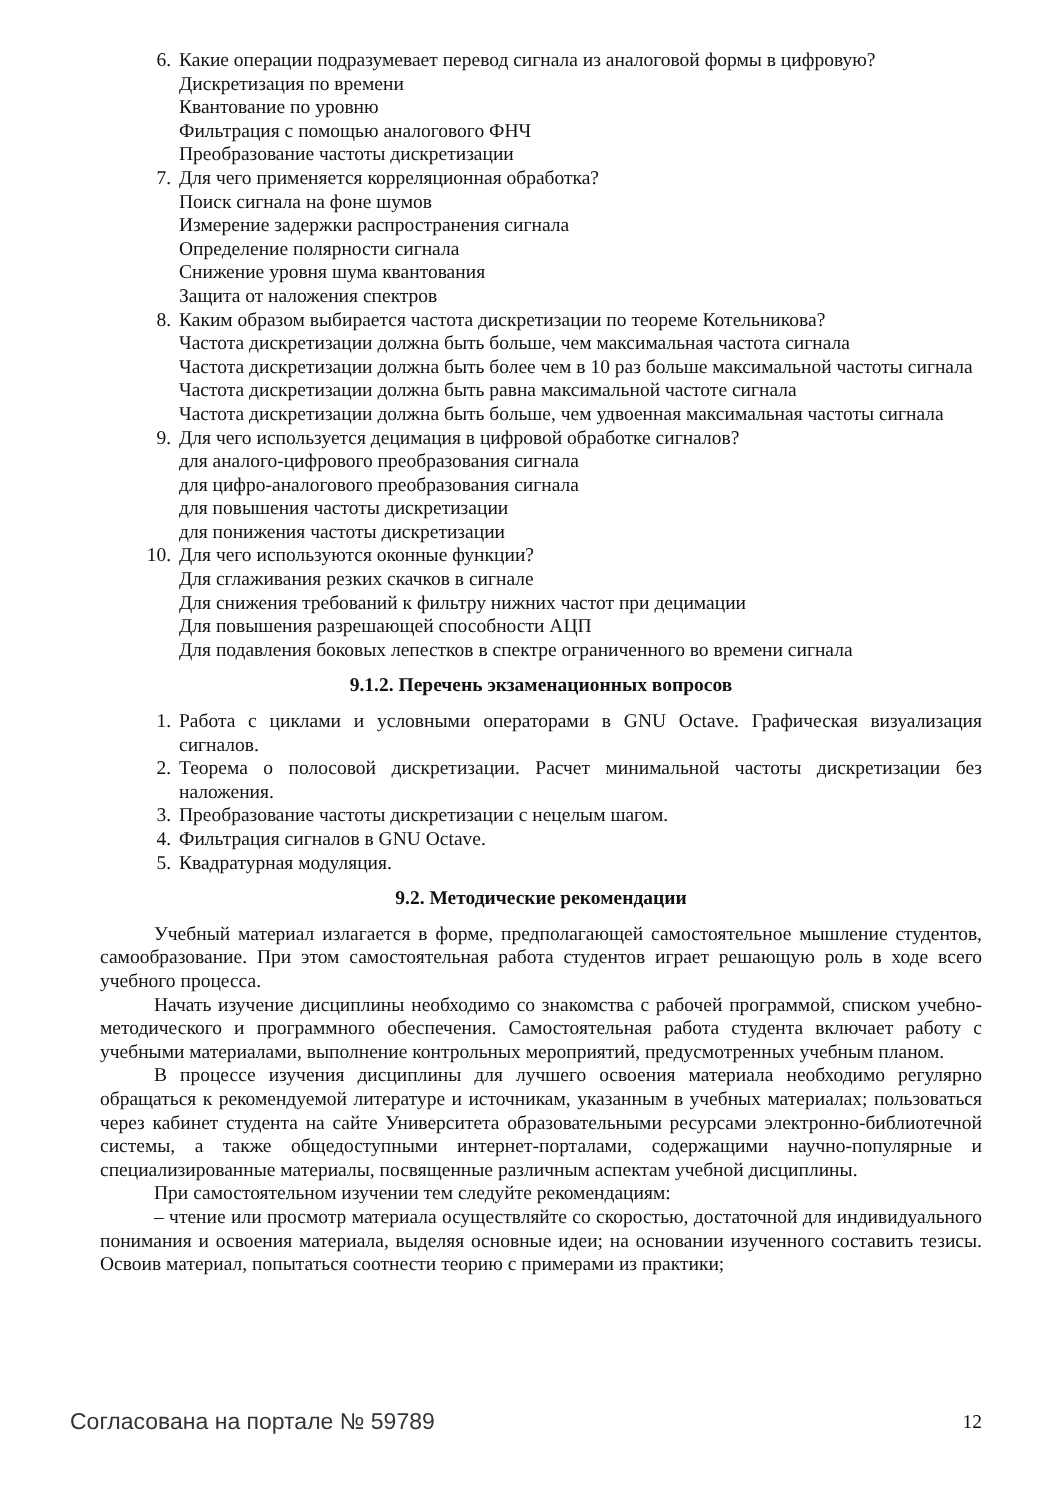6. Какие операции подразумевает перевод сигнала из аналоговой формы в цифровую?
Дискретизация по времени
Квантование по уровню
Фильтрация с помощью аналогового ФНЧ
Преобразование частоты дискретизации
7. Для чего применяется корреляционная обработка?
Поиск сигнала на фоне шумов
Измерение задержки распространения сигнала
Определение полярности сигнала
Снижение уровня шума квантования
Защита от наложения спектров
8. Каким образом выбирается частота дискретизации по теореме Котельникова?
Частота дискретизации должна быть больше, чем максимальная частота сигнала
Частота дискретизации должна быть более чем в 10 раз больше максимальной частоты сигнала
Частота дискретизации должна быть равна максимальной частоте сигнала
Частота дискретизации должна быть больше, чем удвоенная максимальная частоты сигнала
9. Для чего используется децимация в цифровой обработке сигналов?
для аналого-цифрового преобразования сигнала
для цифро-аналогового преобразования сигнала
для повышения частоты дискретизации
для понижения частоты дискретизации
10. Для чего используются оконные функции?
Для сглаживания резких скачков в сигнале
Для снижения требований к фильтру нижних частот при децимации
Для повышения разрешающей способности АЦП
Для подавления боковых лепестков в спектре ограниченного во времени сигнала
9.1.2. Перечень экзаменационных вопросов
1. Работа с циклами и условными операторами в GNU Octave. Графическая визуализация сигналов.
2. Теорема о полосовой дискретизации. Расчет минимальной частоты дискретизации без наложения.
3. Преобразование частоты дискретизации с нецелым шагом.
4. Фильтрация сигналов в GNU Octave.
5. Квадратурная модуляция.
9.2. Методические рекомендации
Учебный материал излагается в форме, предполагающей самостоятельное мышление студентов, самообразование. При этом самостоятельная работа студентов играет решающую роль в ходе всего учебного процесса.
Начать изучение дисциплины необходимо со знакомства с рабочей программой, списком учебно-методического и программного обеспечения. Самостоятельная работа студента включает работу с учебными материалами, выполнение контрольных мероприятий, предусмотренных учебным планом.
В процессе изучения дисциплины для лучшего освоения материала необходимо регулярно обращаться к рекомендуемой литературе и источникам, указанным в учебных материалах; пользоваться через кабинет студента на сайте Университета образовательными ресурсами электронно-библиотечной системы, а также общедоступными интернет-порталами, содержащими научно-популярные и специализированные материалы, посвященные различным аспектам учебной дисциплины.
При самостоятельном изучении тем следуйте рекомендациям:
– чтение или просмотр материала осуществляйте со скоростью, достаточной для индивидуального понимания и освоения материала, выделяя основные идеи; на основании изученного составить тезисы. Освоив материал, попытаться соотнести теорию с примерами из практики;
Согласована на портале № 59789 12